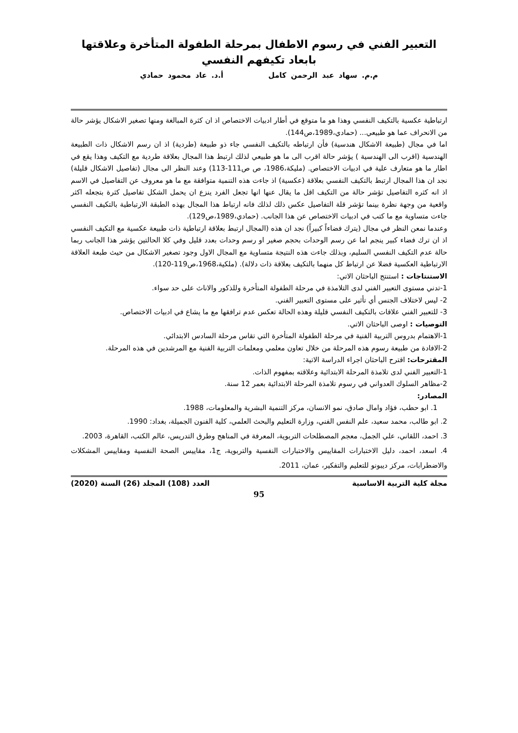التعبير الفني في رسوم الاطفال بمرحلة الطفولة المتأخرة وعلاقتها بابعاد تكيفهم النفسي
م.م. سهاد عبد الرحمن كامل أ.د. عاد محمود حمادي
ارتباطية عكسية بالتكيف النفسي وهذا هو ما متوقع في أطار ادبيات الاختصاص اذ ان كثرة المبالغة ومنها تصغير الاشكال يؤشر حالة من الانحراف عما هو طبيعي... (حمادي،1989،ص144).
اما في مجال (طبيعة الاشكال هندسية) فأن ارتباطه بالتكيف النفسي جاء ذو طبيعة (طردية) اذ ان رسم الاشكال ذات الطبيعة الهندسية (اقرب الى الهندسية ) يؤشر حالة اقرب الى ما هو طبيعي لذلك ارتبط هذا المجال بعلاقة طردية مع التكيف وهذا يقع في اطار ما هو متعارف علية في ادبيات الاختصاص. (مليكة،1986، ص ص111-113) وعند النظر الى مجال (تفاصيل الاشكال قليلة) نجد ان هذا المجال ارتبط بالتكيف النفسي بعلاقة (عكسية) اذ جاءت هذه التنمية متوافقة مع ما هو معروف عن التفاصيل في الاسم اذ انه كثره التفاصيل تؤشر حالة من التكيف اقل ما يقال عنها انها تجعل الفرد ينزع ان يحمل الشكل تفاصيل كثرة بتجعله اكثر واقعية من وجهة نظرة بينما تؤشر قلة التفاصيل عكس ذلك لذلك فانه ارتباط هذا المجال بهذه الطبقة الارتباطية بالتكيف النفسي جاءت متساوية مع ما كتب في ادبيات الاختصاص عن هذا الجانب. (حمادي،1989،ص129).
وعندما نمعن النظر في مجال (يترك فضاءاً كبيراً) نجد ان هذه (المجال ارتبط بعلاقة ارتباطية ذات طبيعة عكسية مع التكيف النفسي اذ ان ترك فضاء كبير ينجم اما عن رسم الوحدات بحجم صغير او رسم وحدات بعدد قليل وفي كلا الحالتين يؤشر هذا الجانب ربما حالة عدم التكيف النفسي السليم، وبذلك جاءت هذه النتيجة متساوية مع المجال الاول وجود تصغير الاشكال من حيث طبعة العلاقة الارتباطية العكسية فضلا عن ارتباط كل منهما بالتكيف بعلاقة ذات دلالة). (ملكية،1968،ص119-120).
الاستنتاجات : استنتج الباحثان الاتي:
1-تدني مستوى التعبير الفني لدى التلامذة في مرحلة الطفولة المتأخرة وللذكور والاناث على حد سواء.
2- ليس لاختلاف الجنس أي تأثير على مستوى التعبير الفني.
3- للتعبير الفني علاقات بالتكيف النفسي قليلة وهذه الحالة تعكس عدم ترافقها مع ما يشاع في ادبيات الاختصاص.
التوصيات : اوصى الباحثان الاتي.
1-الاهتمام بدروس التربية الفنية في مرحلة الطفولة المتأخرة التي تقاس مرحلة السادس الابتدائي.
2-الافادة من طبيعة رسوم هذه المرحلة من خلال تعاون معلمي ومعلمات التربية الفنية مع المرشدين في هذه المرحلة.
المقترحات: اقترح الباحثان اجراء الدراسة الاتية:
1-التعبير الفني لدى تلامذة المرحلة الابتدائية وعلاقته بمفهوم الذات.
2-مظاهر السلوك العدواني في رسوم تلامذة المرحلة الابتدائية بعمر 12 سنة.
المصادر:
1. ابو حطب، فؤاد وامال صادق، نمو الانسان، مركز التنمية البشرية والمعلومات، 1988.
2. ابو طالب، محمد سعيد، علم النفس الفني، وزارة التعليم والبحث العلمي، كلية الفنون الجميلة، بغداد: 1990.
3. احمد، اللقاني، علي الجمل، معجم المصطلحات التربوية، المعرفة في المناهج وطرق التدريس، عالم الكتب، القاهرة، 2003.
4. اسعد، احمد، دليل الاختبارات المقاييس والاختبارات النفسية والتربوية، ج1، مقاييس الصحة النفسية ومقاييس المشكلات والاضطرابات، مركز ديبونو للتعليم والتفكير، عمان، 2011.
مجلة كلية التربية الاساسية العدد (108) المجلد (26) السنة (2020)
95